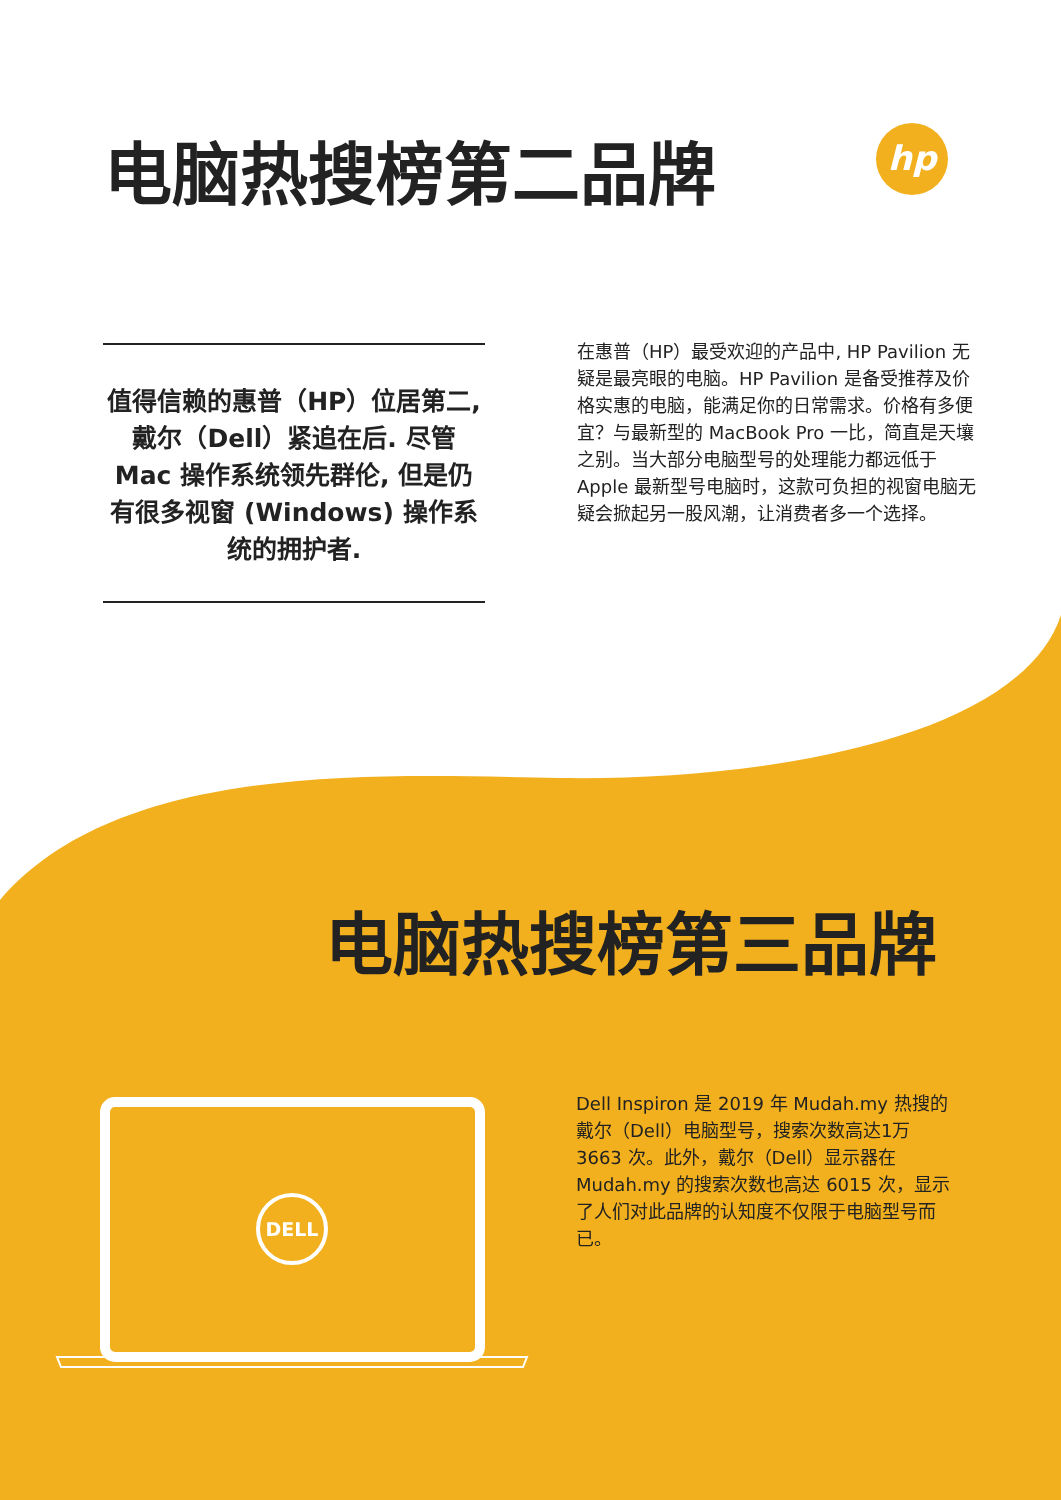电脑热搜榜第二品牌
hp
值得信赖的惠普（HP）位居第二, 戴尔（Dell）紧追在后. 尽管 Mac 操作系统领先群伦, 但是仍有很多视窗 (Windows) 操作系统的拥护者.
在惠普（HP）最受欢迎的产品中, HP Pavilion 无疑是最亮眼的电脑。HP Pavilion 是备受推荐及价格实惠的电脑，能满足你的日常需求。价格有多便宜？与最新型的 MacBook Pro 一比，简直是天壤之别。当大部分电脑型号的处理能力都远低于 Apple 最新型号电脑时，这款可负担的视窗电脑无疑会掀起另一股风潮，让消费者多一个选择。
电脑热搜榜第三品牌
DELL
Dell Inspiron 是 2019 年 Mudah.my 热搜的戴尔（Dell）电脑型号，搜索次数高达1万 3663 次。此外，戴尔（Dell）显示器在 Mudah.my 的搜索次数也高达 6015 次，显示了人们对此品牌的认知度不仅限于电脑型号而已。